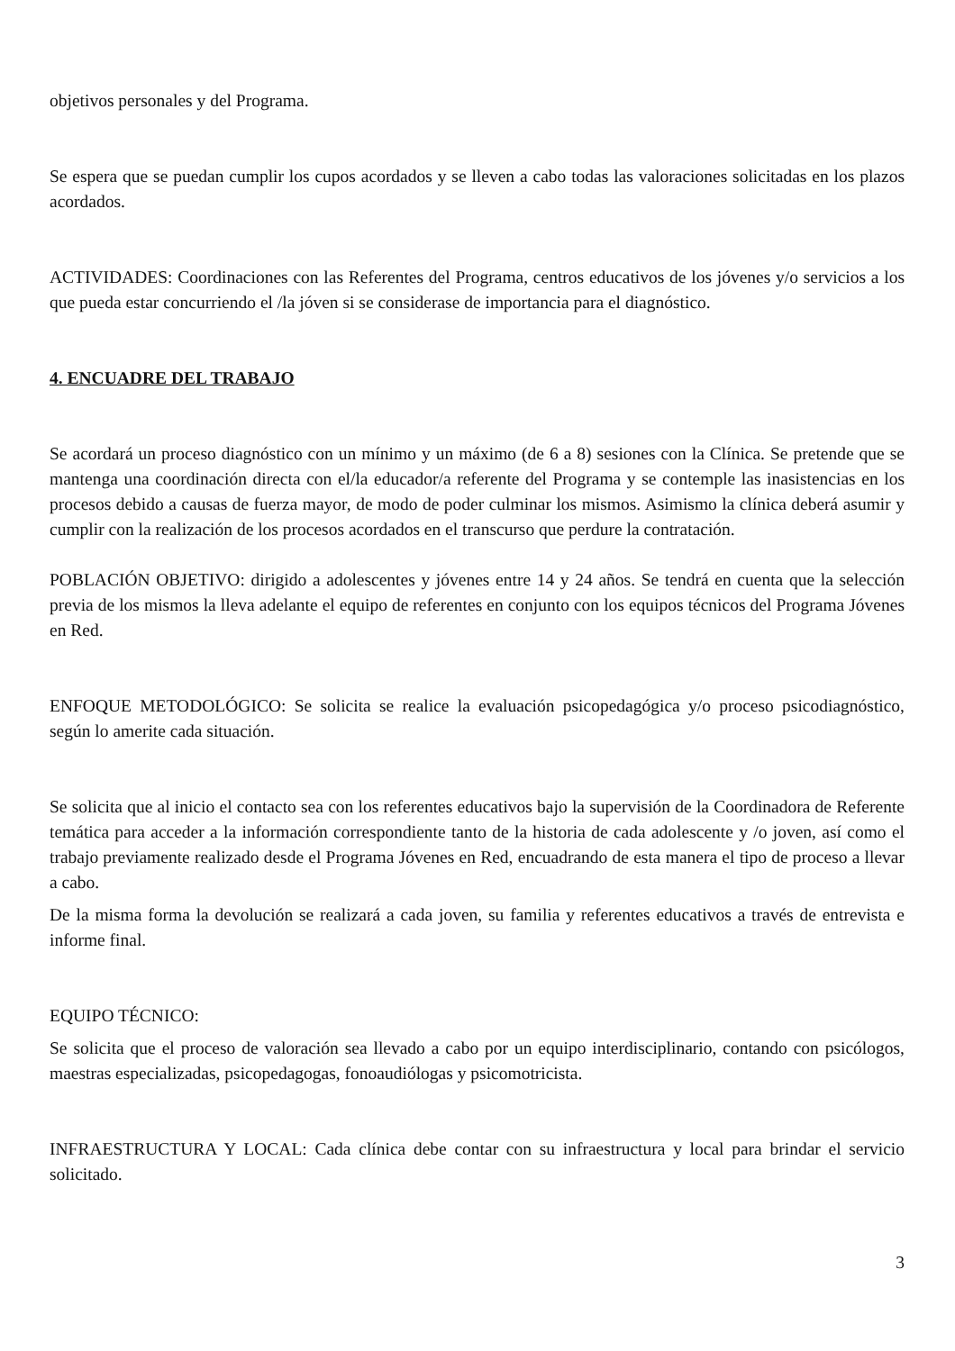objetivos personales y del Programa.
Se espera que se puedan cumplir los cupos acordados y se lleven a cabo todas las valoraciones solicitadas en los plazos acordados.
ACTIVIDADES: Coordinaciones con las Referentes del Programa, centros educativos de los jóvenes y/o servicios a los que pueda estar concurriendo el /la jóven si se considerase de importancia para el diagnóstico.
4. ENCUADRE DEL TRABAJO
Se acordará un proceso diagnóstico con un mínimo y un máximo (de 6 a 8) sesiones con la Clínica. Se pretende que se mantenga una coordinación directa con el/la educador/a referente del Programa y se contemple las inasistencias en los procesos debido a causas de fuerza mayor, de modo de poder culminar los mismos. Asimismo la clínica deberá asumir y cumplir con la realización de los procesos acordados en el transcurso que perdure la contratación.
POBLACIÓN OBJETIVO: dirigido a adolescentes y jóvenes entre 14 y 24 años. Se tendrá en cuenta que la selección previa de los mismos la lleva adelante el equipo de referentes en conjunto con los equipos técnicos del Programa Jóvenes en Red.
ENFOQUE METODOLÓGICO: Se solicita se realice la evaluación psicopedagógica y/o proceso psicodiagnóstico, según lo amerite cada situación.
Se solicita que al inicio el contacto sea con los referentes educativos bajo la supervisión de la Coordinadora de Referente temática para acceder a la información correspondiente tanto de la historia de cada adolescente y /o joven, así como el trabajo previamente realizado desde el Programa Jóvenes en Red, encuadrando de esta manera el tipo de proceso a llevar a cabo.
De la misma forma la devolución se realizará a cada joven, su familia y referentes educativos a través de entrevista e informe final.
EQUIPO TÉCNICO:
Se solicita que el proceso de valoración sea llevado a cabo por un equipo interdisciplinario, contando con psicólogos, maestras especializadas, psicopedagogas, fonoaudiólogas y psicomotricista.
INFRAESTRUCTURA Y LOCAL: Cada clínica debe contar con su infraestructura y local para brindar el servicio solicitado.
3